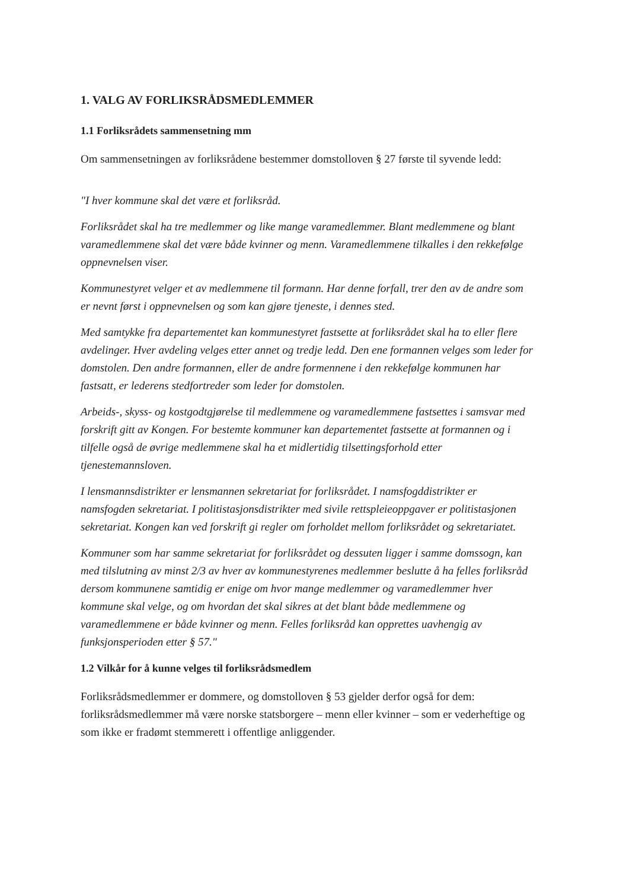1. VALG AV FORLIKSRÅDSMEDLEMMER
1.1 Forliksrådets sammensetning mm
Om sammensetningen av forliksrådene bestemmer domstolloven § 27 første til syvende ledd:
"I hver kommune skal det være et forliksråd.
Forliksrådet skal ha tre medlemmer og like mange varamedlemmer. Blant medlemmene og blant varamedlemmene skal det være både kvinner og menn. Varamedlemmene tilkalles i den rekkefølge oppnevnelsen viser.
Kommunestyret velger et av medlemmene til formann. Har denne forfall, trer den av de andre som er nevnt først i oppnevnelsen og som kan gjøre tjeneste, i dennes sted.
Med samtykke fra departementet kan kommunestyret fastsette at forliksrådet skal ha to eller flere avdelinger. Hver avdeling velges etter annet og tredje ledd. Den ene formannen velges som leder for domstolen. Den andre formannen, eller de andre formennene i den rekkefølge kommunen har fastsatt, er lederens stedfortreder som leder for domstolen.
Arbeids-, skyss- og kostgodtgjørelse til medlemmene og varamedlemmene fastsettes i samsvar med forskrift gitt av Kongen. For bestemte kommuner kan departementet fastsette at formannen og i tilfelle også de øvrige medlemmene skal ha et midlertidig tilsettingsforhold etter tjenestemannsloven.
I lensmannsdistrikter er lensmannen sekretariat for forliksrådet. I namsfogddistrikter er namsfogden sekretariat. I politistasjonsdistrikter med sivile rettspleieoppgaver er politistasjonen sekretariat. Kongen kan ved forskrift gi regler om forholdet mellom forliksrådet og sekretariatet.
Kommuner som har samme sekretariat for forliksrådet og dessuten ligger i samme domssogn, kan med tilslutning av minst 2/3 av hver av kommunestyrenes medlemmer beslutte å ha felles forliksråd dersom kommunene samtidig er enige om hvor mange medlemmer og varamedlemmer hver kommune skal velge, og om hvordan det skal sikres at det blant både medlemmene og varamedlemmene er både kvinner og menn. Felles forliksråd kan opprettes uavhengig av funksjonsperioden etter § 57."
1.2 Vilkår for å kunne velges til forliksrådsmedlem
Forliksrådsmedlemmer er dommere, og domstolloven § 53 gjelder derfor også for dem: forliksrådsmedlemmer må være norske statsborgere – menn eller kvinner – som er vederheftige og som ikke er fradømt stemmerett i offentlige anliggender.